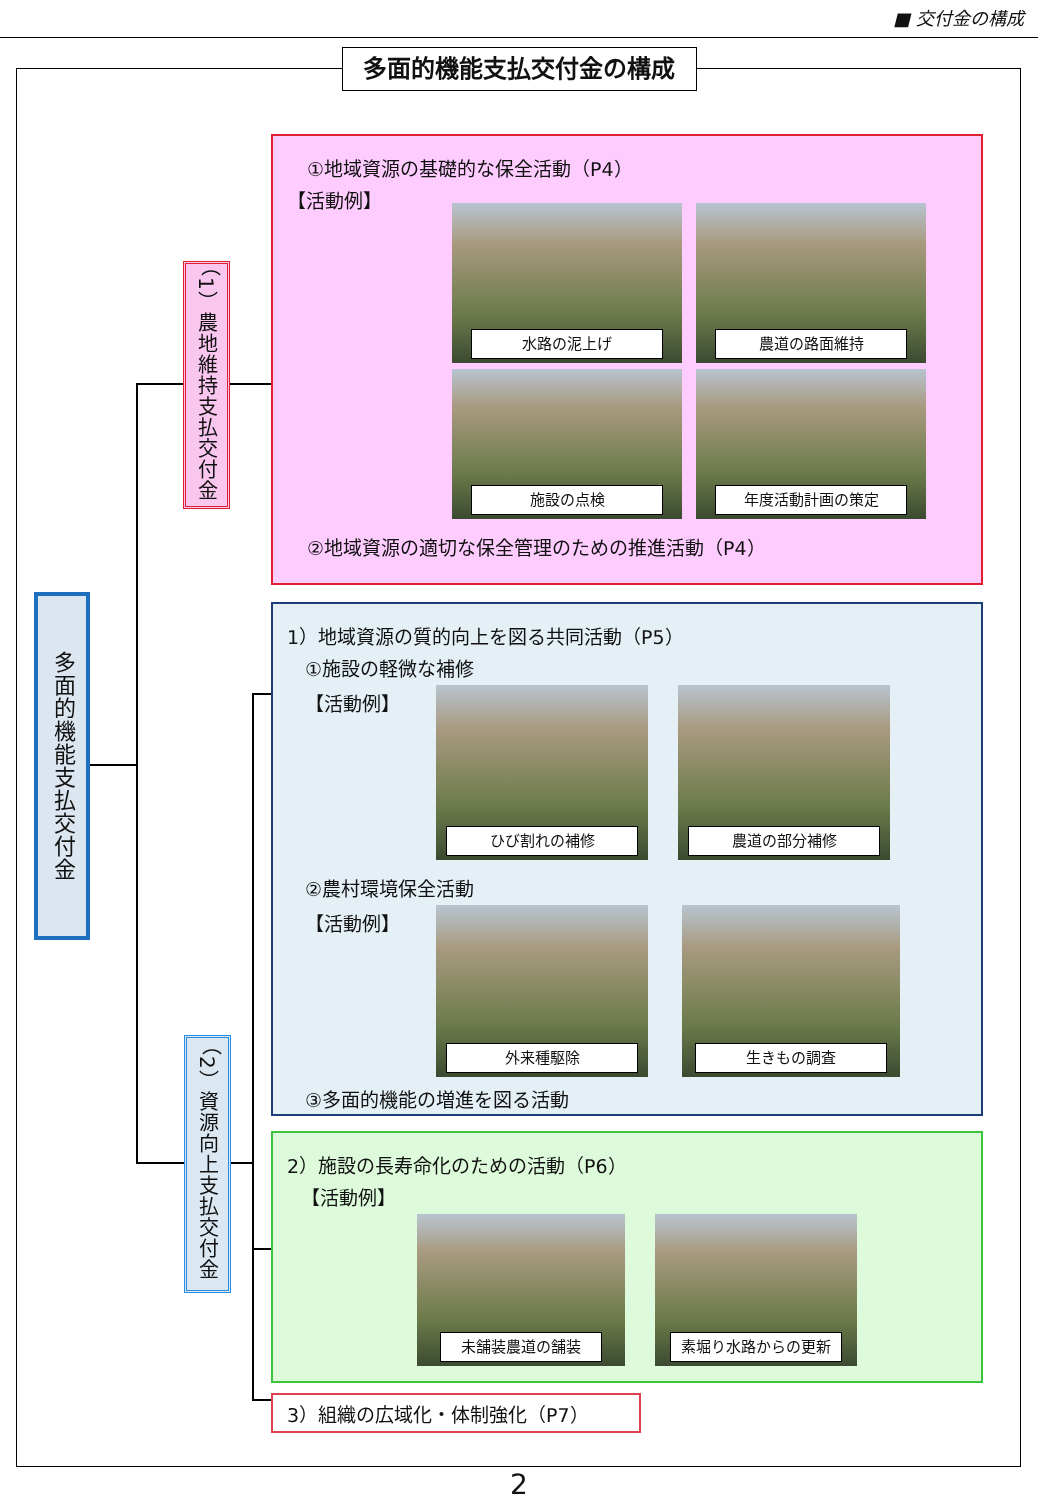■ 交付金の構成
多面的機能支払交付金の構成
多面的機能支払交付金
（1）農地維持支払交付金
（2）資源向上支払交付金
①地域資源の基礎的な保全活動（P4）
【活動例】
水路の泥上げ 農道の路面維持
施設の点検 年度活動計画の策定
②地域資源の適切な保全管理のための推進活動（P4）
1）地域資源の質的向上を図る共同活動（P5）
①施設の軽微な補修
【活動例】
ひび割れの補修 農道の部分補修
②農村環境保全活動
【活動例】
外来種駆除 生きもの調査
③多面的機能の増進を図る活動
2）施設の長寿命化のための活動（P6）
【活動例】
未舗装農道の舗装 素堀り水路からの更新
3）組織の広域化・体制強化（P7）
2